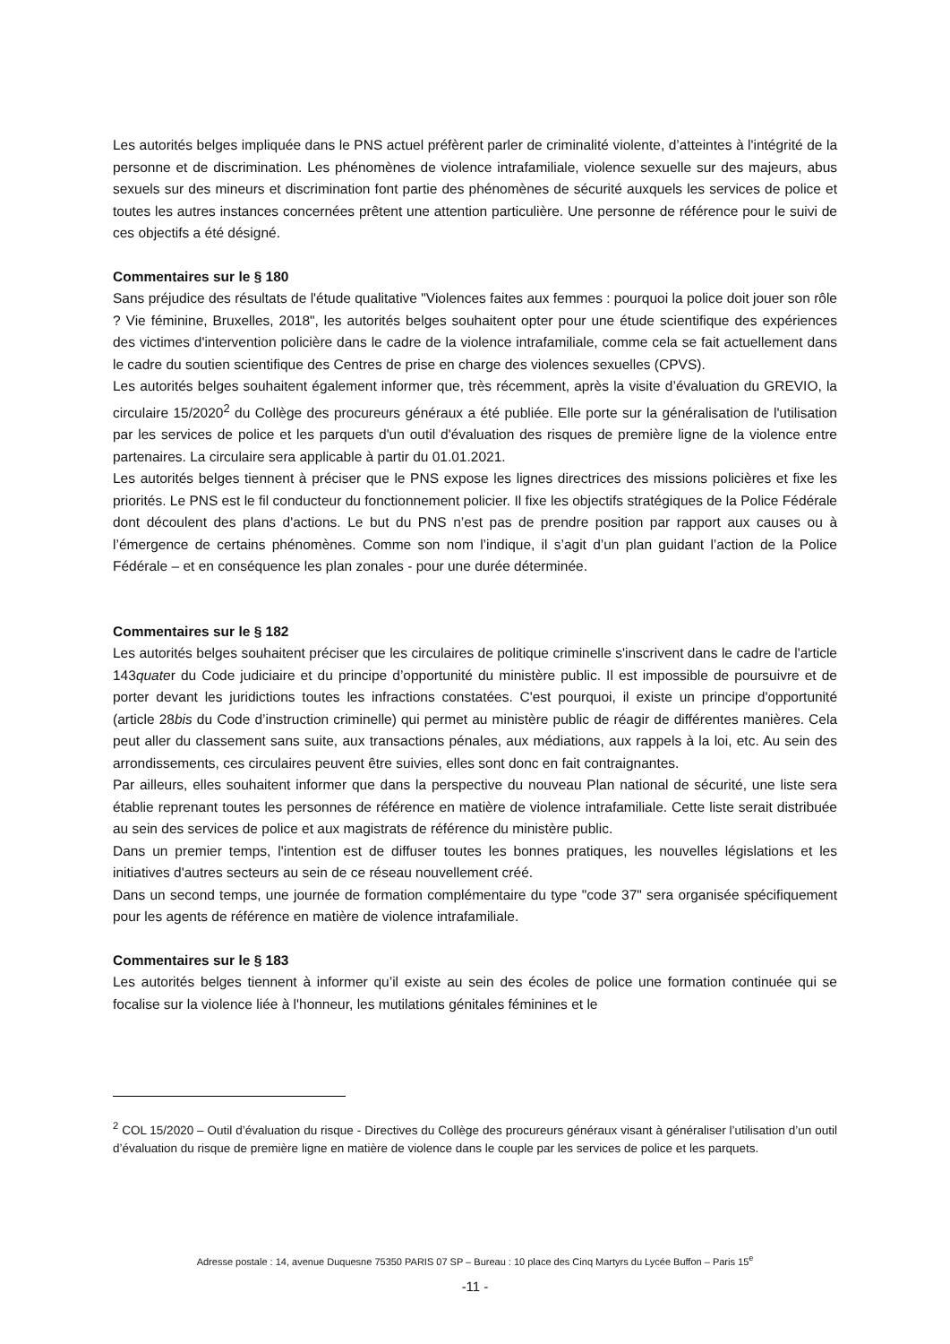Les autorités belges impliquée dans le PNS actuel préfèrent parler de criminalité violente, d’atteintes à l'intégrité de la personne et de discrimination. Les phénomènes de violence intrafamiliale, violence sexuelle sur des majeurs, abus sexuels sur des mineurs et discrimination font partie des phénomènes de sécurité auxquels les services de police et toutes les autres instances concernées prêtent une attention particulière. Une personne de référence pour le suivi de ces objectifs a été désigné.
Commentaires sur le § 180
Sans préjudice des résultats de l'étude qualitative "Violences faites aux femmes : pourquoi la police doit jouer son rôle ? Vie féminine, Bruxelles, 2018", les autorités belges souhaitent opter pour une étude scientifique des expériences des victimes d'intervention policière dans le cadre de la violence intrafamiliale, comme cela se fait actuellement dans le cadre du soutien scientifique des Centres de prise en charge des violences sexuelles (CPVS).
Les autorités belges souhaitent également informer que, très récemment, après la visite d’évaluation du GREVIO, la circulaire 15/2020<sup>2</sup> du Collège des procureurs généraux a été publiée. Elle porte sur la généralisation de l'utilisation par les services de police et les parquets d'un outil d'évaluation des risques de première ligne de la violence entre partenaires. La circulaire sera applicable à partir du 01.01.2021.
Les autorités belges tiennent à préciser que le PNS expose les lignes directrices des missions policières et fixe les priorités. Le PNS est le fil conducteur du fonctionnement policier. Il fixe les objectifs stratégiques de la Police Fédérale dont découlent des plans d'actions. Le but du PNS n’est pas de prendre position par rapport aux causes ou à l’émergence de certains phénomènes. Comme son nom l’indique, il s’agit d’un plan guidant l’action de la Police Fédérale – et en conséquence les plan zonales - pour une durée déterminée.
Commentaires sur le § 182
Les autorités belges souhaitent préciser que les circulaires de politique criminelle s'inscrivent dans le cadre de l'article 143quater du Code judiciaire et du principe d’opportunité du ministère public. Il est impossible de poursuivre et de porter devant les juridictions toutes les infractions constatées. C'est pourquoi, il existe un principe d'opportunité (article 28bis du Code d’instruction criminelle) qui permet au ministère public de réagir de différentes manières. Cela peut aller du classement sans suite, aux transactions pénales, aux médiations, aux rappels à la loi, etc. Au sein des arrondissements, ces circulaires peuvent être suivies, elles sont donc en fait contraignantes.
Par ailleurs, elles souhaitent informer que dans la perspective du nouveau Plan national de sécurité, une liste sera établie reprenant toutes les personnes de référence en matière de violence intrafamiliale. Cette liste serait distribuée au sein des services de police et aux magistrats de référence du ministère public.
Dans un premier temps, l'intention est de diffuser toutes les bonnes pratiques, les nouvelles législations et les initiatives d'autres secteurs au sein de ce réseau nouvellement créé.
Dans un second temps, une journée de formation complémentaire du type "code 37" sera organisée spécifiquement pour les agents de référence en matière de violence intrafamiliale.
Commentaires sur le § 183
Les autorités belges tiennent à informer qu’il existe au sein des écoles de police une formation continuée qui se focalise sur la violence liée à l'honneur, les mutilations génitales féminines et le
<sup>2</sup> COL 15/2020 – Outil d’évaluation du risque - Directives du Collège des procureurs généraux visant à généraliser l’utilisation d’un outil d’évaluation du risque de première ligne en matière de violence dans le couple par les services de police et les parquets.
Adresse postale : 14, avenue Duquesne 75350 PARIS 07 SP – Bureau : 10 place des Cinq Martyrs du Lycée Buffon – Paris 15<sup>e</sup>
-11 -